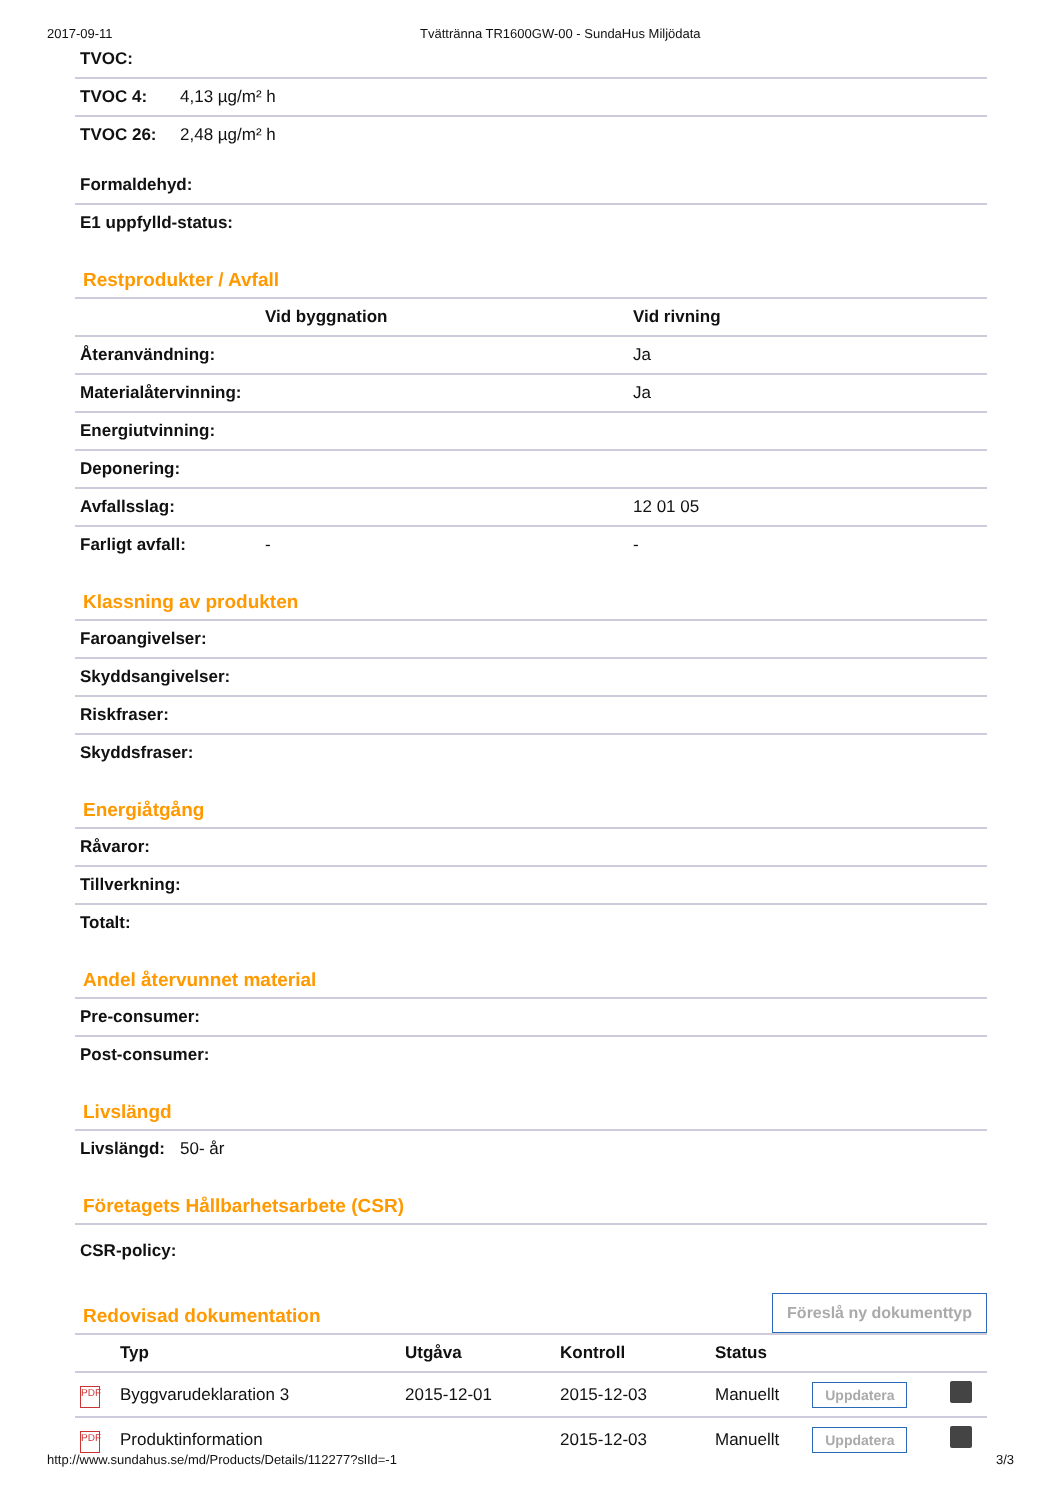2017-09-11 Tvättränna TR1600GW-00 - SundaHus Miljödata
| TVOC: | |
| TVOC 4: | 4,13 µg/m² h |
| TVOC 26: | 2,48 µg/m² h |
| Formaldehyd: |
| E1 uppfylld-status: |
Restprodukter / Avfall
| | Vid byggnation | Vid rivning |
| --- | --- | --- |
| Återanvändning: | | Ja |
| Materialåtervinning: | | Ja |
| Energiutvinning: | | |
| Deponering: | | |
| Avfallsslag: | | 12 01 05 |
| Farligt avfall: | - | - |
Klassning av produkten
| Faroangivelser: |
| Skyddsangivelser: |
| Riskfraser: |
| Skyddsfraser: |
Energiåtgång
| Råvaror: |
| Tillverkning: |
| Totalt: |
Andel återvunnet material
| Pre-consumer: |
| Post-consumer: |
Livslängd
| Livslängd: | 50- år |
Företagets Hållbarhetsarbete (CSR)
| CSR-policy: |
Redovisad dokumentation Föreslå ny dokumenttyp
| | Typ | Utgåva | Kontroll | Status | | |
| --- | --- | --- | --- | --- | --- | --- |
| PDF | Byggvarudeklaration 3 | 2015-12-01 | 2015-12-03 | Manuellt | Uppdatera | |
| PDF | Produktinformation | | 2015-12-03 | Manuellt | Uppdatera | |
http://www.sundahus.se/md/Products/Details/112277?slId=-1 3/3